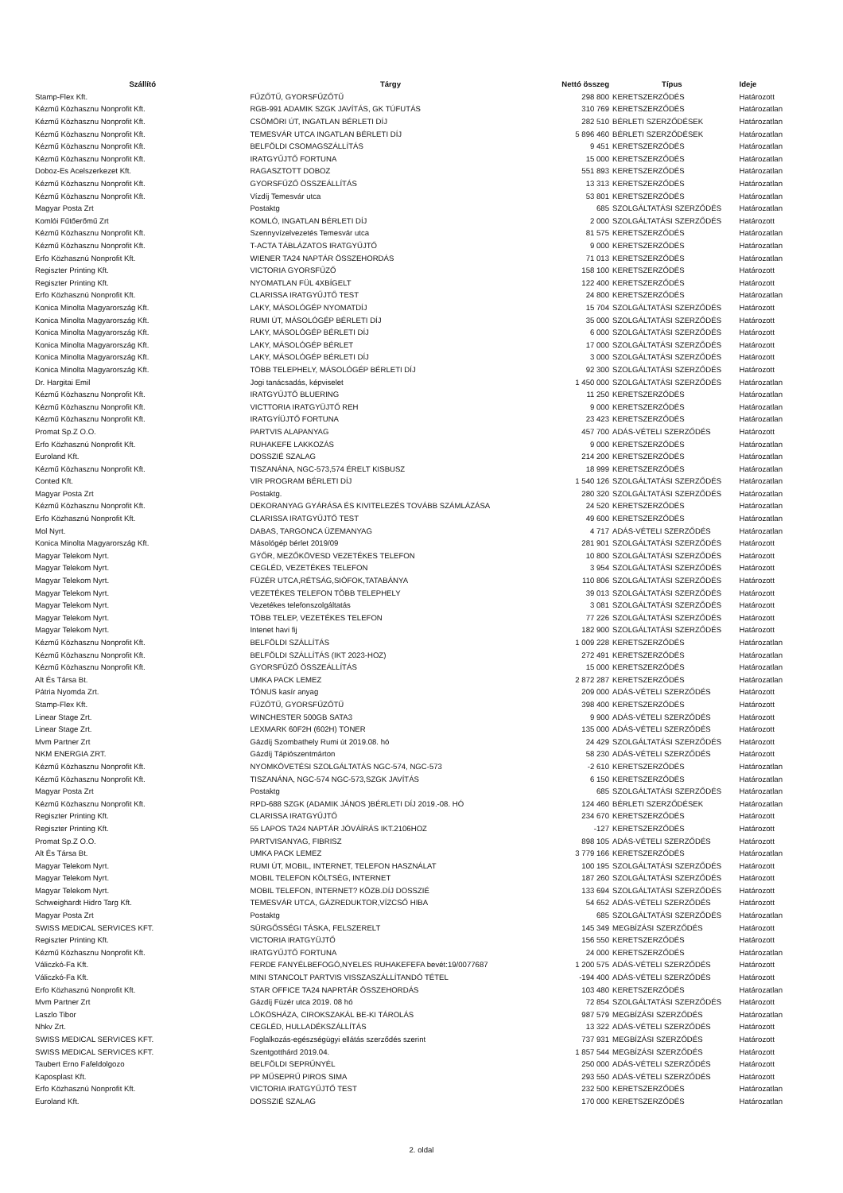| Szállító | Tárgy | Nettó összeg | Típus | Ideje |
| --- | --- | --- | --- | --- |
| Stamp-Flex Kft. | FŰZŐTŰ, GYORSFŰZŐTŰ | 298 800 | KERETSZERZŐDÉS | Határozott |
| Kézmű Közhasznu Nonprofit Kft. | RGB-991 ADAMIK SZGK JAVÍTÁS, GK TÚFUTÁS | 310 769 | KERETSZERZŐDÉS | Határozatlan |
| Kézmű Közhasznu Nonprofit Kft. | CSÖMÖRI ÚT, INGATLAN BÉRLETI DÍJ | 282 510 | BÉRLETI SZERZŐDÉSEK | Határozatlan |
| Kézmű Közhasznu Nonprofit Kft. | TEMESVÁR UTCA INGATLAN BÉRLETI DÍJ | 5 896 460 | BÉRLETI SZERZŐDÉSEK | Határozatlan |
| Kézmű Közhasznu Nonprofit Kft. | BELFÖLDI CSOMAGSZÁLLÍTÁS | 9 451 | KERETSZERZŐDÉS | Határozatlan |
| Kézmű Közhasznu Nonprofit Kft. | IRATGYŰJTŐ FORTUNA | 15 000 | KERETSZERZŐDÉS | Határozatlan |
| Doboz-Es Acelszerkezet Kft. | RAGASZTOTT DOBOZ | 551 893 | KERETSZERZŐDÉS | Határozatlan |
| Kézmű Közhasznu Nonprofit Kft. | GYORSFŰZŐ ÖSSZEÁLLÍTÁS | 13 313 | KERETSZERZŐDÉS | Határozatlan |
| Kézmű Közhasznu Nonprofit Kft. | Vízdíj Temesvár utca | 53 801 | KERETSZERZŐDÉS | Határozatlan |
| Magyar Posta Zrt | Postaktg | 685 | SZOLGÁLTATÁSI SZERZŐDÉS | Határozatlan |
| Komlói Fűtőerőmű Zrt | KOMLÓ, INGATLAN BÉRLETI DÍJ | 2 000 | SZOLGÁLTATÁSI SZERZŐDÉS | Határozott |
| Kézmű Közhasznu Nonprofit Kft. | Szennyvízelvezetés Temesvár utca | 81 575 | KERETSZERZŐDÉS | Határozatlan |
| Kézmű Közhasznu Nonprofit Kft. | T-ACTA TÁBLÁZATOS IRATGYŰJTŐ | 9 000 | KERETSZERZŐDÉS | Határozatlan |
| Erfo Közhasznú Nonprofit Kft. | WIENER TA24 NAPTÁR ÖSSZEHORDÁS | 71 013 | KERETSZERZŐDÉS | Határozatlan |
| Regiszter Printing Kft. | VICTORIA GYORSFŰZŐ | 158 100 | KERETSZERZŐDÉS | Határozott |
| Regiszter Printing Kft. | NYOMATLAN FÜL 4XBÍGELT | 122 400 | KERETSZERZŐDÉS | Határozott |
| Erfo Közhasznú Nonprofit Kft. | CLARISSA IRATGYŰJTŐ TEST | 24 800 | KERETSZERZŐDÉS | Határozatlan |
| Konica Minolta Magyarország Kft. | LAKY, MÁSOLÓGÉP NYOMATDÍJ | 15 704 | SZOLGÁLTATÁSI SZERZŐDÉS | Határozott |
| Konica Minolta Magyarország Kft. | RUMI ÚT, MÁSOLÓGÉP BÉRLETI DÍJ | 35 000 | SZOLGÁLTATÁSI SZERZŐDÉS | Határozott |
| Konica Minolta Magyarország Kft. | LAKY, MÁSOLÓGÉP BÉRLETI DÍJ | 6 000 | SZOLGÁLTATÁSI SZERZŐDÉS | Határozott |
| Konica Minolta Magyarország Kft. | LAKY, MÁSOLÓGÉP BÉRLET | 17 000 | SZOLGÁLTATÁSI SZERZŐDÉS | Határozott |
| Konica Minolta Magyarország Kft. | LAKY, MÁSOLÓGÉP BÉRLETI DÍJ | 3 000 | SZOLGÁLTATÁSI SZERZŐDÉS | Határozott |
| Konica Minolta Magyarország Kft. | TÖBB TELEPHELY, MÁSOLÓGÉP BÉRLETI DÍJ | 92 300 | SZOLGÁLTATÁSI SZERZŐDÉS | Határozott |
| Dr. Hargitai Emil | Jogi tanácsadás, képviselet | 1 450 000 | SZOLGÁLTATÁSI SZERZŐDÉS | Határozatlan |
| Kézmű Közhasznu Nonprofit Kft. | IRATGYŰJTŐ BLUERING | 11 250 | KERETSZERZŐDÉS | Határozatlan |
| Kézmű Közhasznu Nonprofit Kft. | VICTTORIA IRATGYÜJTŐ REH | 9 000 | KERETSZERZŐDÉS | Határozatlan |
| Kézmű Közhasznu Nonprofit Kft. | IRATGYÍÜJTŐ FORTUNA | 23 423 | KERETSZERZŐDÉS | Határozatlan |
| Promat Sp.Z O.O. | PARTVIS ALAPANYAG | 457 700 | ADÁS-VÉTELI SZERZŐDÉS | Határozott |
| Erfo Közhasznú Nonprofit Kft. | RUHAKEFE LAKKOZÁS | 9 000 | KERETSZERZŐDÉS | Határozatlan |
| Euroland Kft. | DOSSZIÉ SZALAG | 214 200 | KERETSZERZŐDÉS | Határozatlan |
| Kézmű Közhasznu Nonprofit Kft. | TISZANÁNA, NGC-573,574 ÉRELT KISBUSZ | 18 999 | KERETSZERZŐDÉS | Határozatlan |
| Conted Kft. | VIR PROGRAM BÉRLETI DÍJ | 1 540 126 | SZOLGÁLTATÁSI SZERZŐDÉS | Határozatlan |
| Magyar Posta Zrt | Postaktg. | 280 320 | SZOLGÁLTATÁSI SZERZŐDÉS | Határozatlan |
| Kézmű Közhasznu Nonprofit Kft. | DEKORANYAG GYÁRÁSA ÉS KIVITELEZÉS TOVÁBB SZÁMLÁZÁSA | 24 520 | KERETSZERZŐDÉS | Határozatlan |
| Erfo Közhasznú Nonprofit Kft. | CLARISSA IRATGYŰJTŐ TEST | 49 600 | KERETSZERZŐDÉS | Határozatlan |
| Mol Nyrt. | DABAS, TARGONCA ÜZEMANYAG | 4 717 | ADÁS-VÉTELI SZERZŐDÉS | Határozatlan |
| Konica Minolta Magyarország Kft. | Másológép bérlet 2019/09 | 281 901 | SZOLGÁLTATÁSI SZERZŐDÉS | Határozott |
| Magyar Telekom Nyrt. | GYŐR, MEZŐKÖVESD VEZETÉKES TELEFON | 10 800 | SZOLGÁLTATÁSI SZERZŐDÉS | Határozott |
| Magyar Telekom Nyrt. | CEGLÉD, VEZETÉKES TELEFON | 3 954 | SZOLGÁLTATÁSI SZERZŐDÉS | Határozott |
| Magyar Telekom Nyrt. | FÜZÉR UTCA,RÉTSÁG,SIÓFOK,TATABÁNYA | 110 806 | SZOLGÁLTATÁSI SZERZŐDÉS | Határozott |
| Magyar Telekom Nyrt. | VEZETÉKES TELEFON TÖBB TELEPHELY | 39 013 | SZOLGÁLTATÁSI SZERZŐDÉS | Határozott |
| Magyar Telekom Nyrt. | Vezetékes telefonszolgáltatás | 3 081 | SZOLGÁLTATÁSI SZERZŐDÉS | Határozott |
| Magyar Telekom Nyrt. | TÖBB TELEP, VEZETÉKES TELEFON | 77 226 | SZOLGÁLTATÁSI SZERZŐDÉS | Határozott |
| Magyar Telekom Nyrt. | Intenet havi fij | 182 900 | SZOLGÁLTATÁSI SZERZŐDÉS | Határozott |
| Kézmű Közhasznu Nonprofit Kft. | BELFÖLDI SZÁLLÍTÁS | 1 009 228 | KERETSZERZŐDÉS | Határozatlan |
| Kézmű Közhasznu Nonprofit Kft. | BELFÖLDI SZÁLLÍTÁS (IKT 2023-HOZ) | 272 491 | KERETSZERZŐDÉS | Határozatlan |
| Kézmű Közhasznu Nonprofit Kft. | GYORSFŰZŐ ÖSSZEÁLLÍTÁS | 15 000 | KERETSZERZŐDÉS | Határozatlan |
| Alt És Társa Bt. | UMKA PACK LEMEZ | 2 872 287 | KERETSZERZŐDÉS | Határozatlan |
| Pátria Nyomda Zrt. | TÓNUS kasír anyag | 209 000 | ADÁS-VÉTELI SZERZŐDÉS | Határozott |
| Stamp-Flex Kft. | FŰZŐTŰ, GYORSFŰZŐTŰ | 398 400 | KERETSZERZŐDÉS | Határozott |
| Linear Stage Zrt. | WINCHESTER 500GB SATA3 | 9 900 | ADÁS-VÉTELI SZERZŐDÉS | Határozott |
| Linear Stage Zrt. | LEXMARK 60F2H (602H) TONER | 135 000 | ADÁS-VÉTELI SZERZŐDÉS | Határozott |
| Mvm Partner Zrt | Gázdíj Szombathely Rumi út 2019.08. hó | 24 429 | SZOLGÁLTATÁSI SZERZŐDÉS | Határozott |
| NKM ENERGIA ZRT. | Gázdíj Tápiószentmárton | 58 230 | ADÁS-VÉTELI SZERZŐDÉS | Határozott |
| Kézmű Közhasznu Nonprofit Kft. | NYOMKÖVETÉSI SZOLGÁLTATÁS NGC-574, NGC-573 | -2 610 | KERETSZERZŐDÉS | Határozatlan |
| Kézmű Közhasznu Nonprofit Kft. | TISZANÁNA, NGC-574 NGC-573,SZGK JAVÍTÁS | 6 150 | KERETSZERZŐDÉS | Határozatlan |
| Magyar Posta Zrt | Postaktg | 685 | SZOLGÁLTATÁSI SZERZŐDÉS | Határozatlan |
| Kézmű Közhasznu Nonprofit Kft. | RPD-688 SZGK (ADAMIK JÁNOS )BÉRLETI DÍJ 2019.-08. HÓ | 124 460 | BÉRLETI SZERZŐDÉSEK | Határozatlan |
| Regiszter Printing Kft. | CLARISSA IRATGYŰJTŐ | 234 670 | KERETSZERZŐDÉS | Határozott |
| Regiszter Printing Kft. | 55 LAPOS TA24 NAPTÁR JÓVÁÍRÁS IKT.2106HOZ | -127 | KERETSZERZŐDÉS | Határozott |
| Promat Sp.Z O.O. | PARTVISANYAG, FIBRISZ | 898 105 | ADÁS-VÉTELI SZERZŐDÉS | Határozott |
| Alt És Társa Bt. | UMKA PACK LEMEZ | 3 779 166 | KERETSZERZŐDÉS | Határozatlan |
| Magyar Telekom Nyrt. | RUMI ÚT, MOBIL, INTERNET, TELEFON HASZNÁLAT | 100 195 | SZOLGÁLTATÁSI SZERZŐDÉS | Határozott |
| Magyar Telekom Nyrt. | MOBIL TELEFON KÖLTSÉG, INTERNET | 187 260 | SZOLGÁLTATÁSI SZERZŐDÉS | Határozott |
| Magyar Telekom Nyrt. | MOBIL TELEFON, INTERNET? KÖZB.DÍJ DOSSZIÉ | 133 694 | SZOLGÁLTATÁSI SZERZŐDÉS | Határozott |
| Schweighardt Hidro Targ Kft. | TEMESVÁR UTCA, GÁZREDUKTOR,VÍZCSŐ HIBA | 54 652 | ADÁS-VÉTELI SZERZŐDÉS | Határozott |
| Magyar Posta Zrt | Postaktg | 685 | SZOLGÁLTATÁSI SZERZŐDÉS | Határozatlan |
| SWISS MEDICAL SERVICES KFT. | SÜRGŐSSÉGI TÁSKA, FELSZERELT | 145 349 | MEGBÍZÁSI SZERZŐDÉS | Határozott |
| Regiszter Printing Kft. | VICTORIA IRATGYÜJTŐ | 156 550 | KERETSZERZŐDÉS | Határozott |
| Kézmű Közhasznu Nonprofit Kft. | IRATGYŰJTŐ FORTUNA | 24 000 | KERETSZERZŐDÉS | Határozatlan |
| Váliczkó-Fa Kft. | FERDE FANYÉLBEFOGÓ,NYELES RUHAKEFEFA bevét:19/0077687 | 1 200 575 | ADÁS-VÉTELI SZERZŐDÉS | Határozott |
| Váliczkó-Fa Kft. | MINI STANCOLT PARTVIS VISSZASZÁLLÍTANDÓ TÉTEL | -194 400 | ADÁS-VÉTELI SZERZŐDÉS | Határozott |
| Erfo Közhasznú Nonprofit Kft. | STAR OFFICE TA24 NAPRTÁR ÖSSZEHORDÁS | 103 480 | KERETSZERZŐDÉS | Határozatlan |
| Mvm Partner Zrt | Gázdíj Füzér utca 2019. 08 hó | 72 854 | SZOLGÁLTATÁSI SZERZŐDÉS | Határozott |
| Laszlo Tibor | LÖKÖSHÁZA, CIROKSZAKÁL BE-KI TÁROLÁS | 987 579 | MEGBÍZÁSI SZERZŐDÉS | Határozatlan |
| Nhkv Zrt. | CEGLÉD, HULLADÉKSZÁLLÍTÁS | 13 322 | ADÁS-VÉTELI SZERZŐDÉS | Határozott |
| SWISS MEDICAL SERVICES KFT. | Foglalkozás-egészségügyi ellátás szerződés szerint | 737 931 | MEGBÍZÁSI SZERZŐDÉS | Határozott |
| SWISS MEDICAL SERVICES KFT. | Szentgotthárd 2019.04. | 1 857 544 | MEGBÍZÁSI SZERZŐDÉS | Határozott |
| Taubert Erno Fafeldolgozo | BELFÖLDI SEPRŰNYÉL | 250 000 | ADÁS-VÉTELI SZERZŐDÉS | Határozott |
| Kaposplast Kft. | PP MŰSEPRŰ PIROS SIMA | 293 550 | ADÁS-VÉTELI SZERZŐDÉS | Határozott |
| Erfo Közhasznú Nonprofit Kft. | VICTORIA IRATGYŰJTŐ TEST | 232 500 | KERETSZERZŐDÉS | Határozatlan |
| Euroland Kft. | DOSSZIÉ SZALAG | 170 000 | KERETSZERZŐDÉS | Határozatlan |
2. oldal